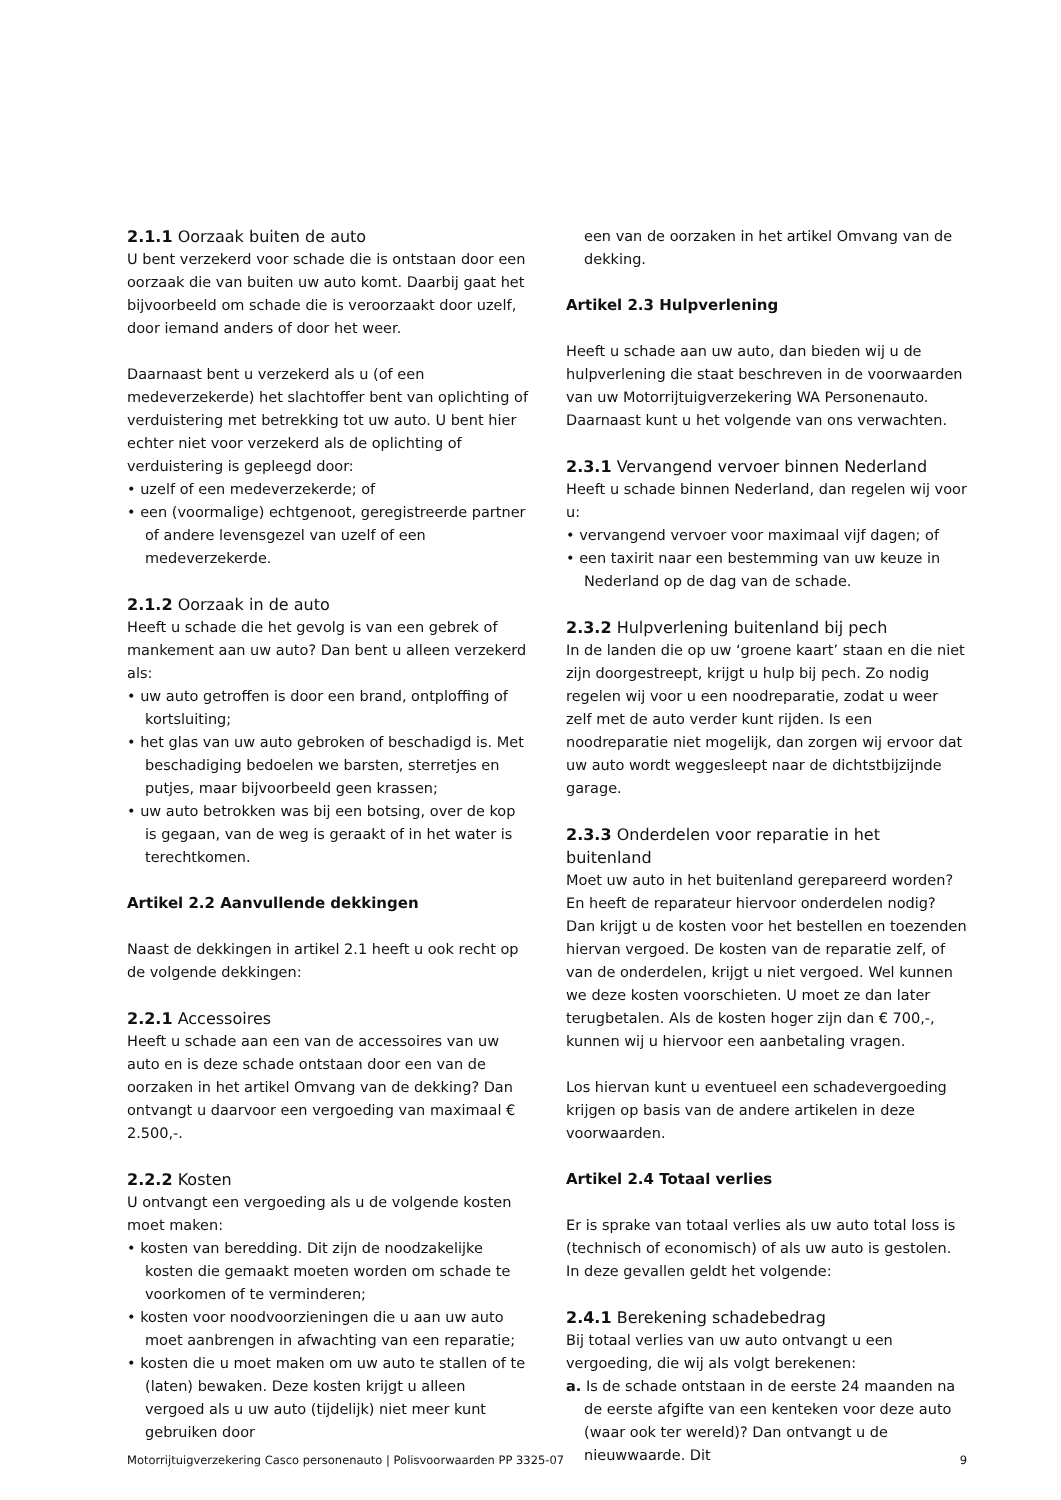2.1.1 Oorzaak buiten de auto
U bent verzekerd voor schade die is ontstaan door een oorzaak die van buiten uw auto komt. Daarbij gaat het bijvoorbeeld om schade die is veroorzaakt door uzelf, door iemand anders of door het weer.
Daarnaast bent u verzekerd als u (of een medeverzekerde) het slachtoffer bent van oplichting of verduistering met betrekking tot uw auto. U bent hier echter niet voor verzekerd als de oplichting of verduistering is gepleegd door:
• uzelf of een medeverzekerde; of
• een (voormalige) echtgenoot, geregistreerde partner of andere levensgezel van uzelf of een medeverzekerde.
2.1.2 Oorzaak in de auto
Heeft u schade die het gevolg is van een gebrek of mankement aan uw auto? Dan bent u alleen verzekerd als:
• uw auto getroffen is door een brand, ontploffing of kortsluiting;
• het glas van uw auto gebroken of beschadigd is. Met beschadiging bedoelen we barsten, sterretjes en putjes, maar bijvoorbeeld geen krassen;
• uw auto betrokken was bij een botsing, over de kop is gegaan, van de weg is geraakt of in het water is terechtkomen.
Artikel 2.2 Aanvullende dekkingen
Naast de dekkingen in artikel 2.1 heeft u ook recht op de volgende dekkingen:
2.2.1 Accessoires
Heeft u schade aan een van de accessoires van uw auto en is deze schade ontstaan door een van de oorzaken in het artikel Omvang van de dekking? Dan ontvangt u daarvoor een vergoeding van maximaal € 2.500,-.
2.2.2 Kosten
U ontvangt een vergoeding als u de volgende kosten moet maken:
• kosten van beredding. Dit zijn de noodzakelijke kosten die gemaakt moeten worden om schade te voorkomen of te verminderen;
• kosten voor noodvoorzieningen die u aan uw auto moet aanbrengen in afwachting van een reparatie;
• kosten die u moet maken om uw auto te stallen of te (laten) bewaken. Deze kosten krijgt u alleen vergoed als u uw auto (tijdelijk) niet meer kunt gebruiken door
een van de oorzaken in het artikel Omvang van de dekking.
Artikel 2.3 Hulpverlening
Heeft u schade aan uw auto, dan bieden wij u de hulpverlening die staat beschreven in de voorwaarden van uw Motorrijtuigverzekering WA Personenauto. Daarnaast kunt u het volgende van ons verwachten.
2.3.1 Vervangend vervoer binnen Nederland
Heeft u schade binnen Nederland, dan regelen wij voor u:
• vervangend vervoer voor maximaal vijf dagen; of
• een taxirit naar een bestemming van uw keuze in Nederland op de dag van de schade.
2.3.2 Hulpverlening buitenland bij pech
In de landen die op uw ‘groene kaart’ staan en die niet zijn doorgestreept, krijgt u hulp bij pech. Zo nodig regelen wij voor u een noodreparatie, zodat u weer zelf met de auto verder kunt rijden. Is een noodreparatie niet mogelijk, dan zorgen wij ervoor dat uw auto wordt weggesleept naar de dichtstbijzijnde garage.
2.3.3 Onderdelen voor reparatie in het buitenland
Moet uw auto in het buitenland gerepareerd worden? En heeft de reparateur hiervoor onderdelen nodig? Dan krijgt u de kosten voor het bestellen en toezenden hiervan vergoed. De kosten van de reparatie zelf, of van de onderdelen, krijgt u niet vergoed. Wel kunnen we deze kosten voorschieten. U moet ze dan later terugbetalen. Als de kosten hoger zijn dan € 700,-, kunnen wij u hiervoor een aanbetaling vragen.
Los hiervan kunt u eventueel een schadevergoeding krijgen op basis van de andere artikelen in deze voorwaarden.
Artikel 2.4 Totaal verlies
Er is sprake van totaal verlies als uw auto total loss is (technisch of economisch) of als uw auto is gestolen. In deze gevallen geldt het volgende:
2.4.1 Berekening schadebedrag
Bij totaal verlies van uw auto ontvangt u een vergoeding, die wij als volgt berekenen:
a. Is de schade ontstaan in de eerste 24 maanden na de eerste afgifte van een kenteken voor deze auto (waar ook ter wereld)? Dan ontvangt u de nieuwwaarde. Dit
Motorrijtuigverzekering Casco personenauto | Polisvoorwaarden PP 3325-07 9